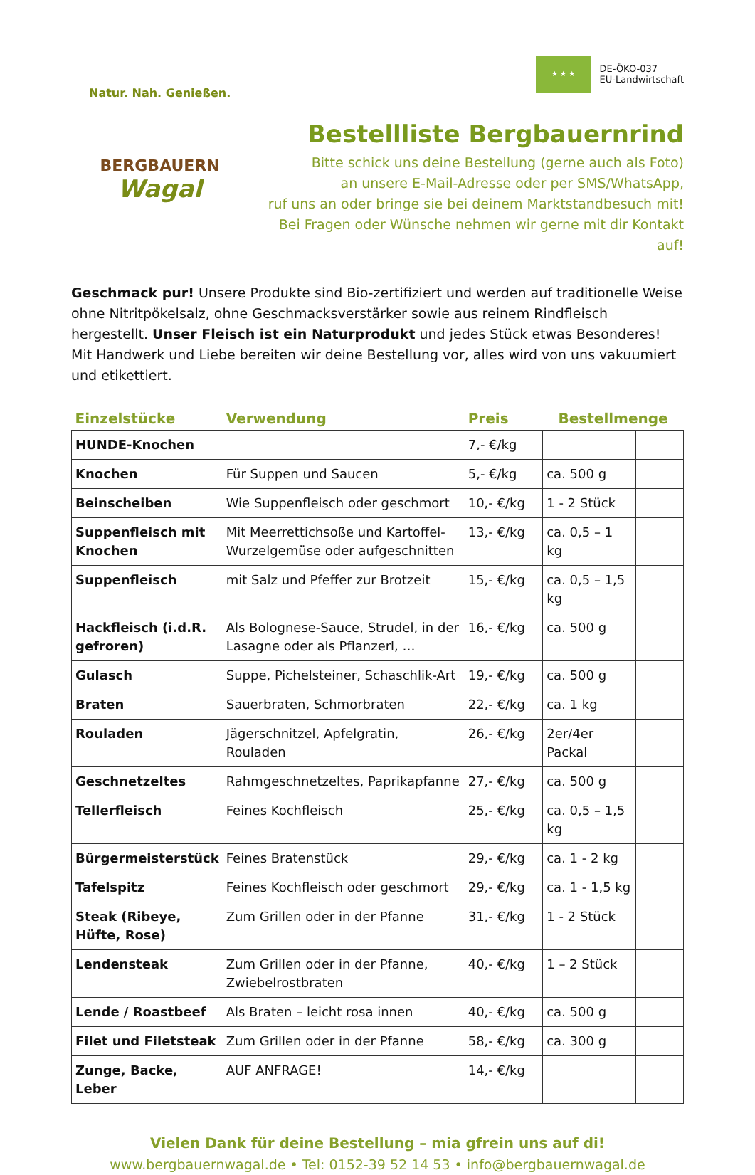Natur. Nah. Genießen.
BERGBAUERN
Wagal
★ ★ ★
DE-ÖKO-037
EU-Landwirtschaft
Bestellliste Bergbauernrind
Bitte schick uns deine Bestellung (gerne auch als Foto)
an unsere E-Mail-Adresse oder per SMS/WhatsApp,
ruf uns an oder bringe sie bei deinem Marktstandbesuch mit!
Bei Fragen oder Wünsche nehmen wir gerne mit dir Kontakt auf!
Geschmack pur! Unsere Produkte sind Bio-zertifiziert und werden auf traditionelle Weise ohne Nitritpökelsalz, ohne Geschmacksverstärker sowie aus reinem Rindfleisch hergestellt. Unser Fleisch ist ein Naturprodukt und jedes Stück etwas Besonderes! Mit Handwerk und Liebe bereiten wir deine Bestellung vor, alles wird von uns vakuumiert und etikettiert.
| Einzelstücke | Verwendung | Preis | Bestellmenge | |
| --- | --- | --- | --- | --- |
| HUNDE-Knochen | | 7,- €/kg | | |
| Knochen | Für Suppen und Saucen | 5,- €/kg | ca. 500 g | |
| Beinscheiben | Wie Suppenfleisch oder geschmort | 10,- €/kg | 1 - 2 Stück | |
| Suppenfleisch mit Knochen | Mit Meerrettichsoße und Kartoffel-Wurzelgemüse oder aufgeschnitten | 13,- €/kg | ca. 0,5 – 1 kg | |
| Suppenfleisch | mit Salz und Pfeffer zur Brotzeit | 15,- €/kg | ca. 0,5 – 1,5 kg | |
| Hackfleisch (i.d.R. gefroren) | Als Bolognese-Sauce, Strudel, in der Lasagne oder als Pflanzerl, … | 16,- €/kg | ca. 500 g | |
| Gulasch | Suppe, Pichelsteiner, Schaschlik-Art | 19,- €/kg | ca. 500 g | |
| Braten | Sauerbraten, Schmorbraten | 22,- €/kg | ca. 1 kg | |
| Rouladen | Jägerschnitzel, Apfelgratin, Rouladen | 26,- €/kg | 2er/4er Packal | |
| Geschnetzeltes | Rahmgeschnetzeltes, Paprikapfanne | 27,- €/kg | ca. 500 g | |
| Tellerfleisch | Feines Kochfleisch | 25,- €/kg | ca. 0,5 – 1,5 kg | |
| Bürgermeisterstück | Feines Bratenstück | 29,- €/kg | ca. 1 - 2 kg | |
| Tafelspitz | Feines Kochfleisch oder geschmort | 29,- €/kg | ca. 1 - 1,5 kg | |
| Steak (Ribeye, Hüfte, Rose) | Zum Grillen oder in der Pfanne | 31,- €/kg | 1 - 2 Stück | |
| Lendensteak | Zum Grillen oder in der Pfanne, Zwiebelrostbraten | 40,- €/kg | 1 – 2 Stück | |
| Lende / Roastbeef | Als Braten – leicht rosa innen | 40,- €/kg | ca. 500 g | |
| Filet und Filetsteak | Zum Grillen oder in der Pfanne | 58,- €/kg | ca. 300 g | |
| Zunge, Backe, Leber | AUF ANFRAGE! | 14,- €/kg | | |
Vielen Dank für deine Bestellung – mia gfrein uns auf di!
www.bergbauernwagal.de • Tel: 0152-39 52 14 53 • info@bergbauernwagal.de